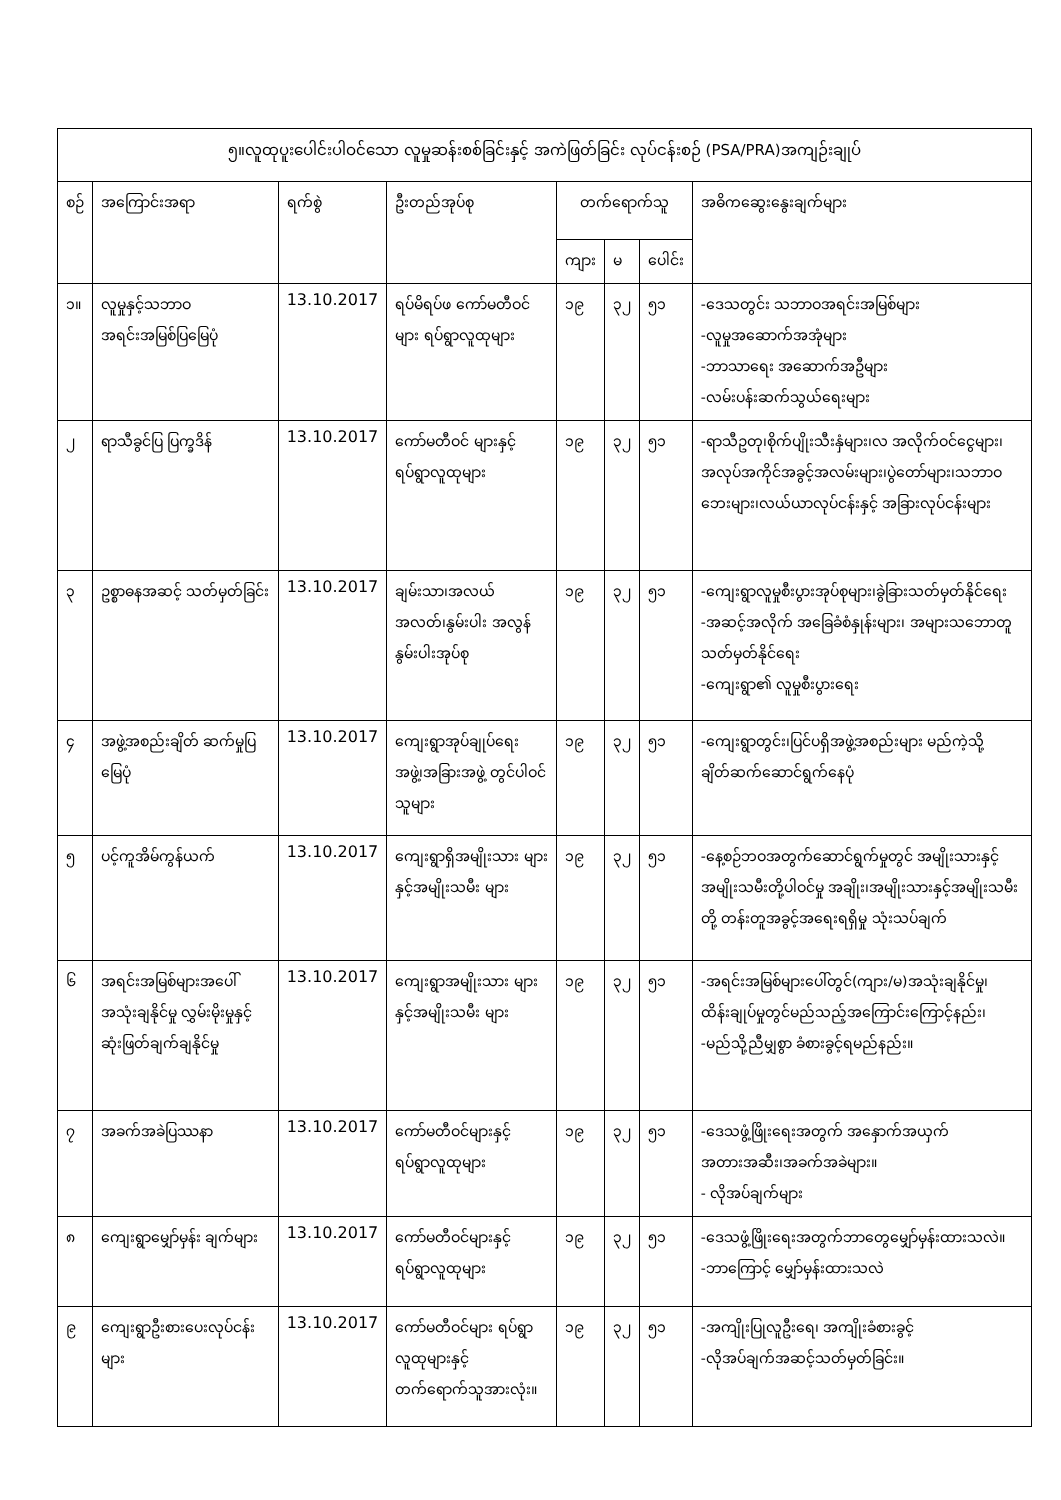| ၅။လူထုပူးပေါင်းပါဝင်သော လူမှုဆန်းစစ်ခြင်းနှင့် အကဲဖြတ်ခြင်း လုပ်ငန်းစဉ် (PSA/PRA)အကျဉ်းချုပ် | | | | | | | |
| --- | --- | --- | --- | --- | --- | --- | --- |
| စဉ် | အကြောင်းအရာ | ရက်စွဲ | ဦးတည်အုပ်စု | တက်ရောက်သူ | | | အဓိကဆွေးနွေးချက်များ |
| | | | | ကျား | မ | ပေါင်း | |
| ၁။ | လူမှုနှင့်သဘာဝ အရင်းအမြစ်ပြမြေပုံ | 13.10.2017 | ရပ်မိရပ်ဖ ကော်မတီဝင်များ ရပ်ရွာလူထုများ | ၁၉ | ၃၂ | ၅၁ | -ဒေသတွင်း သဘာဝအရင်းအမြစ်များ -လူမှုအဆောက်အအုံများ -ဘာသာရေး အဆောက်အဦများ -လမ်းပန်းဆက်သွယ်ရေးများ |
| ၂ | ရာသီခွင်ပြ ပြက္ခဒိန် | 13.10.2017 | ကော်မတီဝင် များနှင့် ရပ်ရွာလူထုများ | ၁၉ | ၃၂ | ၅၁ | -ရာသီဥတု၊စိုက်ပျိုးသီးနှံများ၊လ အလိုက်ဝင်ငွေများ၊အလုပ်အကိုင်အခွင့်အလမ်းများ၊ပွဲတော်များ၊သဘာဝဘေးများ၊လယ်ယာလုပ်ငန်းနှင့် အခြားလုပ်ငန်းများ |
| ၃ | ဥစ္စာဓနအဆင့် သတ်မှတ်ခြင်း | 13.10.2017 | ချမ်းသာ၊အလယ် အလတ်၊နွမ်းပါး အလွန်နွမ်းပါးအုပ်စု | ၁၉ | ၃၂ | ၅၁ | -ကျေးရွာလူမှုစီးပွားအုပ်စုများ၊ခွဲခြားသတ်မှတ်နိုင်ရေး -အဆင့်အလိုက် အခြေခံစံနှုန်းများ၊ အများသဘောတူ သတ်မှတ်နိုင်ရေး -ကျေးရွာ၏ လူမှုစီးပွားရေး |
| ၄ | အဖွဲ့အစည်းချိတ် ဆက်မှုပြမြေပုံ | 13.10.2017 | ကျေးရွာအုပ်ချုပ်ရေး အဖွဲ့၊အခြားအဖွဲ့ တွင်ပါဝင်သူများ | ၁၉ | ၃၂ | ၅၁ | -ကျေးရွာတွင်း၊ပြင်ပရှိအဖွဲ့အစည်းများ မည်ကဲ့သို့ ချိတ်ဆက်ဆောင်ရွက်နေပုံ |
| ၅ | ပင့်ကူအိမ်ကွန်ယက် | 13.10.2017 | ကျေးရွာရှိအမျိုးသား များနှင့်အမျိုးသမီး များ | ၁၉ | ၃၂ | ၅၁ | -နေ့စဉ်ဘဝအတွက်ဆောင်ရွက်မှုတွင် အမျိုးသားနှင့်အမျိုးသမီးတို့ပါဝင်မှု အချိုး၊အမျိုးသားနှင့်အမျိုးသမီးတို့ တန်းတူအခွင့်အရေးရရှိမှု သုံးသပ်ချက် |
| ၆ | အရင်းအမြစ်များအပေါ် အသုံးချနိုင်မှု လွှမ်းမိုးမှုနှင့်ဆုံးဖြတ်ချက်ချနိုင်မှု | 13.10.2017 | ကျေးရွာအမျိုးသား များနှင့်အမျိုးသမီး များ | ၁၉ | ၃၂ | ၅၁ | -အရင်းအမြစ်များပေါ်တွင်(ကျား/မ)အသုံးချနိုင်မှု၊ထိန်းချုပ်မှုတွင်မည်သည့်အကြောင်းကြောင့်နည်း၊ -မည်သို့ညီမျှစွာ ခံစားခွင့်ရမည်နည်း။ |
| ၇ | အခက်အခဲပြဿနာ | 13.10.2017 | ကော်မတီဝင်များနှင့် ရပ်ရွာလူထုများ | ၁၉ | ၃၂ | ၅၁ | -ဒေသဖွံ့ဖြိုးရေးအတွက် အနှောက်အယှက် အတားအဆီး၊အခက်အခဲများ။ - လိုအပ်ချက်များ |
| ၈ | ကျေးရွာမျှော်မှန်း ချက်များ | 13.10.2017 | ကော်မတီဝင်များနှင့် ရပ်ရွာလူထုများ | ၁၉ | ၃၂ | ၅၁ | -ဒေသဖွံ့ဖြိုးရေးအတွက်ဘာတွေမျှော်မှန်းထားသလဲ။ -ဘာကြောင့် မျှော်မှန်းထားသလဲ |
| ၉ | ကျေးရွာဦးစားပေးလုပ်ငန်းများ | 13.10.2017 | ကော်မတီဝင်များ ရပ်ရွာလူထုများနှင့် တက်ရောက်သူအားလုံး။ | ၁၉ | ၃၂ | ၅၁ | -အကျိုးပြုလူဦးရေ၊ အကျိုးခံစားခွင့် -လိုအပ်ချက်အဆင့်သတ်မှတ်ခြင်း။ |